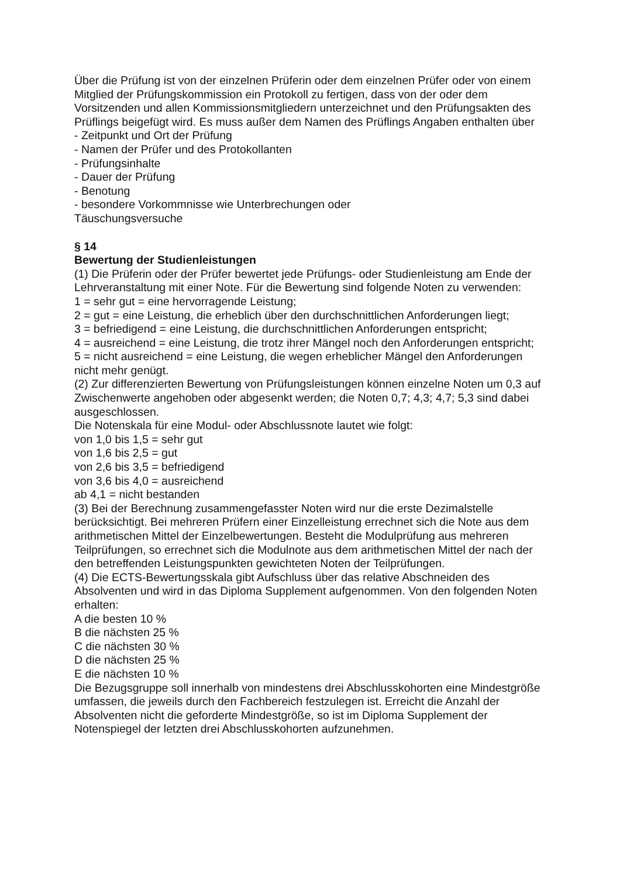Über die Prüfung ist von der einzelnen Prüferin oder dem einzelnen Prüfer oder von einem Mitglied der Prüfungskommission ein Protokoll zu fertigen, dass von der oder dem Vorsitzenden und allen Kommissionsmitgliedern unterzeichnet und den Prüfungsakten des Prüflings beigefügt wird. Es muss außer dem Namen des Prüflings Angaben enthalten über
- Zeitpunkt und Ort der Prüfung
- Namen der Prüfer und des Protokollanten
- Prüfungsinhalte
- Dauer der Prüfung
- Benotung
- besondere Vorkommnisse wie Unterbrechungen oder
Täuschungsversuche
§ 14
Bewertung der Studienleistungen
(1) Die Prüferin oder der Prüfer bewertet jede Prüfungs- oder Studienleistung am Ende der Lehrveranstaltung mit einer Note. Für die Bewertung sind folgende Noten zu verwenden:
1 = sehr gut = eine hervorragende Leistung;
2 = gut = eine Leistung, die erheblich über den durchschnittlichen Anforderungen liegt;
3 = befriedigend = eine Leistung, die durchschnittlichen Anforderungen entspricht;
4 = ausreichend = eine Leistung, die trotz ihrer Mängel noch den Anforderungen entspricht;
5 = nicht ausreichend = eine Leistung, die wegen erheblicher Mängel den Anforderungen nicht mehr genügt.
(2) Zur differenzierten Bewertung von Prüfungsleistungen können einzelne Noten um 0,3 auf Zwischenwerte angehoben oder abgesenkt werden; die Noten 0,7; 4,3; 4,7; 5,3 sind dabei ausgeschlossen.
Die Notenskala für eine Modul- oder Abschlussnote lautet wie folgt:
von 1,0 bis 1,5 = sehr gut
von 1,6 bis 2,5 = gut
von 2,6 bis 3,5 = befriedigend
von 3,6 bis 4,0 = ausreichend
ab 4,1 = nicht bestanden
(3) Bei der Berechnung zusammengefasster Noten wird nur die erste Dezimalstelle berücksichtigt. Bei mehreren Prüfern einer Einzelleistung errechnet sich die Note aus dem arithmetischen Mittel der Einzelbewertungen. Besteht die Modulprüfung aus mehreren Teilprüfungen, so errechnet sich die Modulnote aus dem arithmetischen Mittel der nach der den betreffenden Leistungspunkten gewichteten Noten der Teilprüfungen.
(4) Die ECTS-Bewertungsskala gibt Aufschluss über das relative Abschneiden des Absolventen und wird in das Diploma Supplement aufgenommen. Von den folgenden Noten erhalten:
A die besten 10 %
B die nächsten 25 %
C die nächsten 30 %
D die nächsten 25 %
E die nächsten 10 %
Die Bezugsgruppe soll innerhalb von mindestens drei Abschlusskohorten eine Mindestgröße umfassen, die jeweils durch den Fachbereich festzulegen ist. Erreicht die Anzahl der Absolventen nicht die geforderte Mindestgröße, so ist im Diploma Supplement der Notenspiegel der letzten drei Abschlusskohorten aufzunehmen.